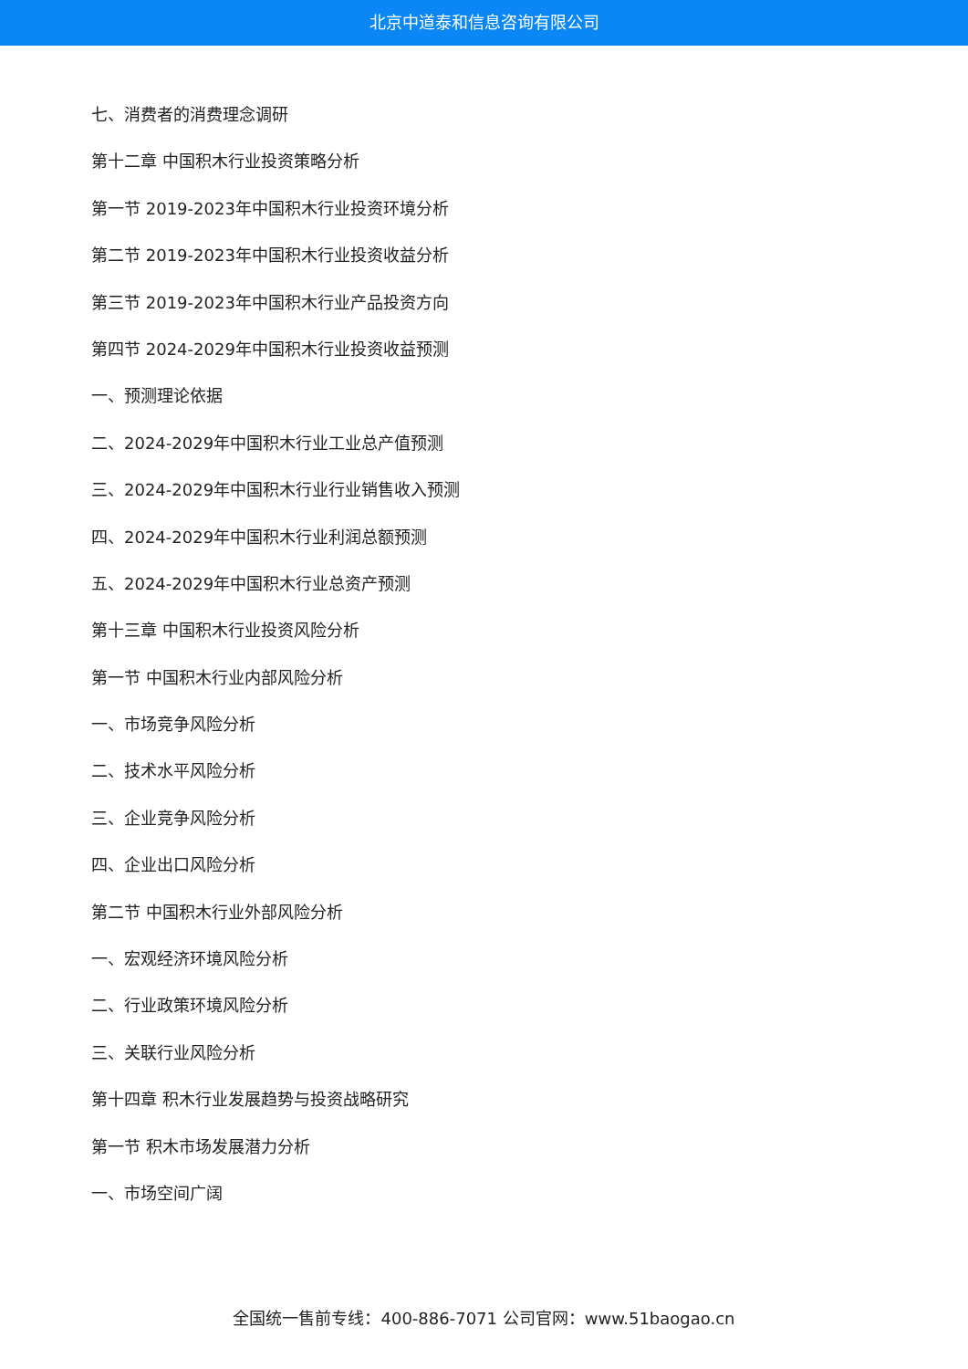北京中道泰和信息咨询有限公司
七、消费者的消费理念调研
第十二章 中国积木行业投资策略分析
第一节 2019-2023年中国积木行业投资环境分析
第二节 2019-2023年中国积木行业投资收益分析
第三节 2019-2023年中国积木行业产品投资方向
第四节 2024-2029年中国积木行业投资收益预测
一、预测理论依据
二、2024-2029年中国积木行业工业总产值预测
三、2024-2029年中国积木行业行业销售收入预测
四、2024-2029年中国积木行业利润总额预测
五、2024-2029年中国积木行业总资产预测
第十三章 中国积木行业投资风险分析
第一节 中国积木行业内部风险分析
一、市场竞争风险分析
二、技术水平风险分析
三、企业竞争风险分析
四、企业出口风险分析
第二节 中国积木行业外部风险分析
一、宏观经济环境风险分析
二、行业政策环境风险分析
三、关联行业风险分析
第十四章 积木行业发展趋势与投资战略研究
第一节 积木市场发展潜力分析
一、市场空间广阔
全国统一售前专线：400-886-7071 公司官网：www.51baogao.cn